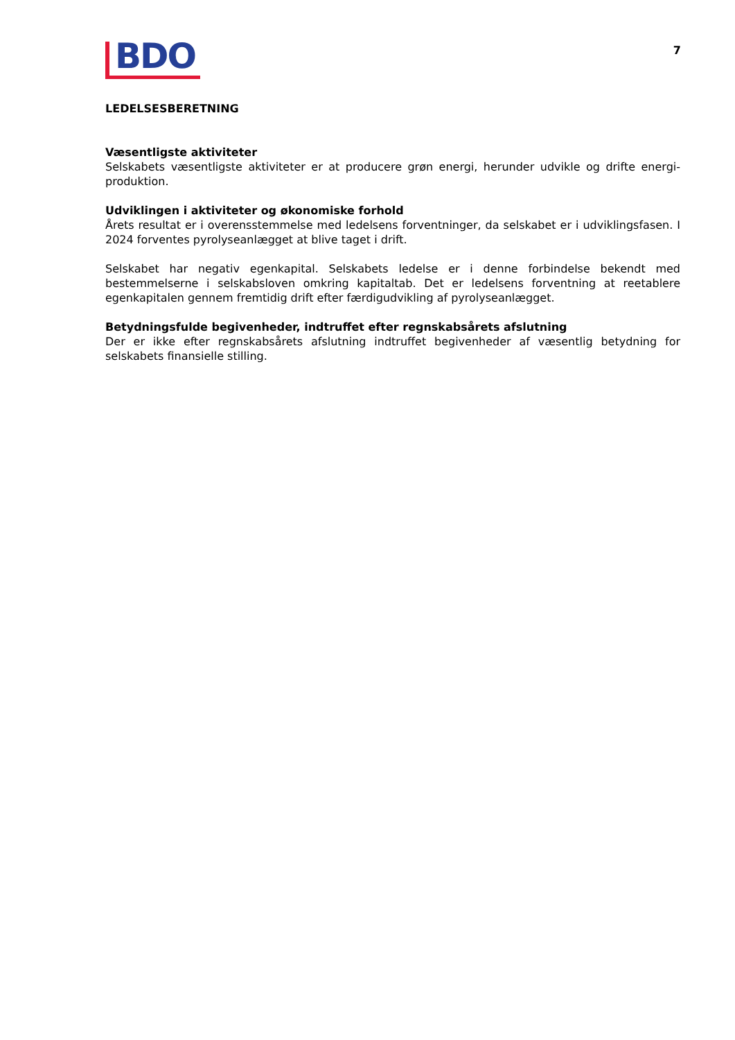7
BDO
LEDELSESBERETNING
Væsentligste aktiviteter
Selskabets væsentligste aktiviteter er at producere grøn energi, herunder udvikle og drifte energi-produktion.
Udviklingen i aktiviteter og økonomiske forhold
Årets resultat er i overensstemmelse med ledelsens forventninger, da selskabet er i udviklingsfasen. I 2024 forventes pyrolyseanlægget at blive taget i drift.
Selskabet har negativ egenkapital. Selskabets ledelse er i denne forbindelse bekendt med bestemmelserne i selskabsloven omkring kapitaltab. Det er ledelsens forventning at reetablere egenkapitalen gennem fremtidig drift efter færdigudvikling af pyrolyseanlægget.
Betydningsfulde begivenheder, indtruffet efter regnskabsårets afslutning
Der er ikke efter regnskabsårets afslutning indtruffet begivenheder af væsentlig betydning for selskabets finansielle stilling.